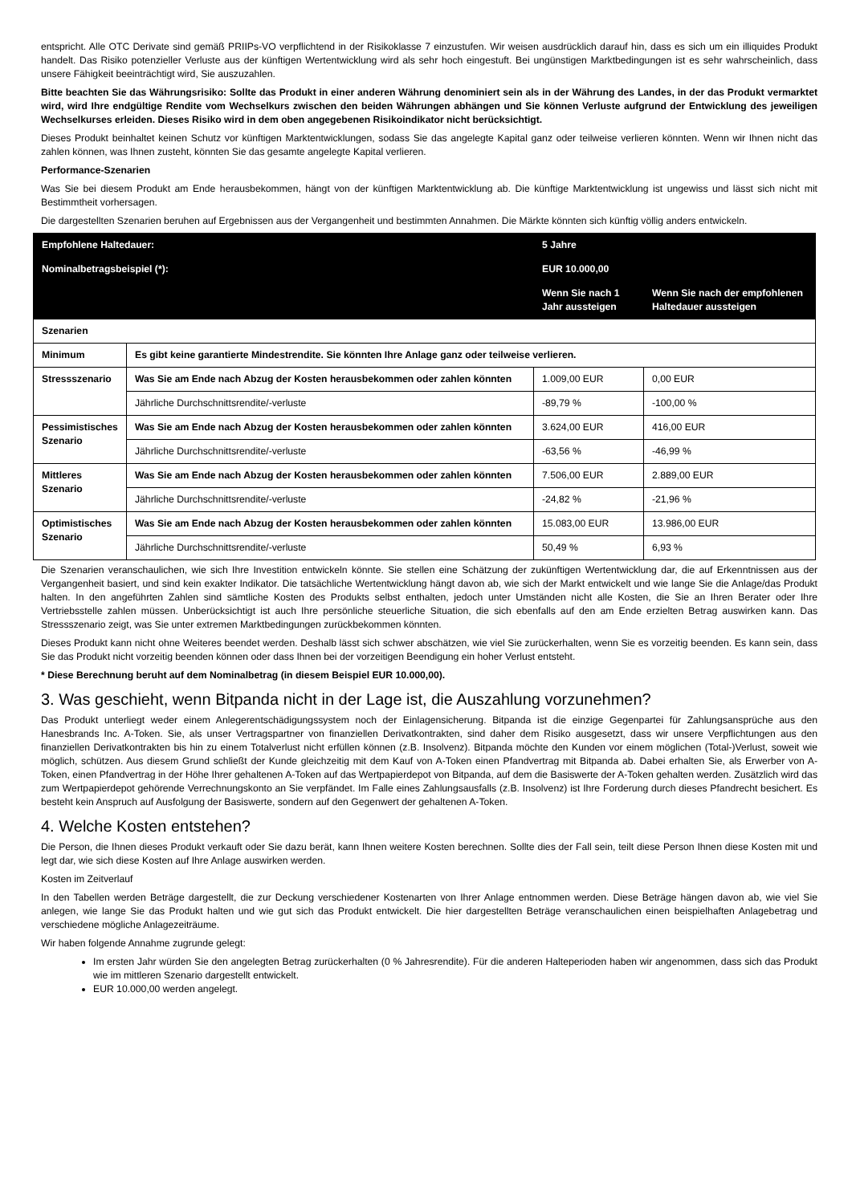entspricht. Alle OTC Derivate sind gemäß PRIIPs-VO verpflichtend in der Risikoklasse 7 einzustufen. Wir weisen ausdrücklich darauf hin, dass es sich um ein illiquides Produkt handelt. Das Risiko potenzieller Verluste aus der künftigen Wertentwicklung wird als sehr hoch eingestuft. Bei ungünstigen Marktbedingungen ist es sehr wahrscheinlich, dass unsere Fähigkeit beeinträchtigt wird, Sie auszuzahlen.
Bitte beachten Sie das Währungsrisiko: Sollte das Produkt in einer anderen Währung denominiert sein als in der Währung des Landes, in der das Produkt vermarktet wird, wird Ihre endgültige Rendite vom Wechselkurs zwischen den beiden Währungen abhängen und Sie können Verluste aufgrund der Entwicklung des jeweiligen Wechselkurses erleiden. Dieses Risiko wird in dem oben angegebenen Risikoindikator nicht berücksichtigt.
Dieses Produkt beinhaltet keinen Schutz vor künftigen Marktentwicklungen, sodass Sie das angelegte Kapital ganz oder teilweise verlieren könnten. Wenn wir Ihnen nicht das zahlen können, was Ihnen zusteht, könnten Sie das gesamte angelegte Kapital verlieren.
Performance-Szenarien
Was Sie bei diesem Produkt am Ende herausbekommen, hängt von der künftigen Marktentwicklung ab. Die künftige Marktentwicklung ist ungewiss und lässt sich nicht mit Bestimmtheit vorhersagen.
Die dargestellten Szenarien beruhen auf Ergebnissen aus der Vergangenheit und bestimmten Annahmen. Die Märkte könnten sich künftig völlig anders entwickeln.
| Empfohlene Haltedauer: | | 5 Jahre | |
| Nominalbetragsbeispiel (*): | | EUR 10.000,00 | |
| | | Wenn Sie nach 1 Jahr aussteigen | Wenn Sie nach der empfohlenen Haltedauer aussteigen |
| Szenarien | | | |
| Minimum | Es gibt keine garantierte Mindestrendite. Sie könnten Ihre Anlage ganz oder teilweise verlieren. | | |
| Stressszenario | Was Sie am Ende nach Abzug der Kosten herausbekommen oder zahlen könnten | 1.009,00 EUR | 0,00 EUR |
| | Jährliche Durchschnittsrendite/-verluste | -89,79 % | -100,00 % |
| Pessimistisches Szenario | Was Sie am Ende nach Abzug der Kosten herausbekommen oder zahlen könnten | 3.624,00 EUR | 416,00 EUR |
| | Jährliche Durchschnittsrendite/-verluste | -63,56 % | -46,99 % |
| Mittleres Szenario | Was Sie am Ende nach Abzug der Kosten herausbekommen oder zahlen könnten | 7.506,00 EUR | 2.889,00 EUR |
| | Jährliche Durchschnittsrendite/-verluste | -24,82 % | -21,96 % |
| Optimistisches Szenario | Was Sie am Ende nach Abzug der Kosten herausbekommen oder zahlen könnten | 15.083,00 EUR | 13.986,00 EUR |
| | Jährliche Durchschnittsrendite/-verluste | 50,49 % | 6,93 % |
Die Szenarien veranschaulichen, wie sich Ihre Investition entwickeln könnte. Sie stellen eine Schätzung der zukünftigen Wertentwicklung dar, die auf Erkenntnissen aus der Vergangenheit basiert, und sind kein exakter Indikator. Die tatsächliche Wertentwicklung hängt davon ab, wie sich der Markt entwickelt und wie lange Sie die Anlage/das Produkt halten. In den angeführten Zahlen sind sämtliche Kosten des Produkts selbst enthalten, jedoch unter Umständen nicht alle Kosten, die Sie an Ihren Berater oder Ihre Vertriebsstelle zahlen müssen. Unberücksichtigt ist auch Ihre persönliche steuerliche Situation, die sich ebenfalls auf den am Ende erzielten Betrag auswirken kann. Das Stressszenario zeigt, was Sie unter extremen Marktbedingungen zurückbekommen könnten.
Dieses Produkt kann nicht ohne Weiteres beendet werden. Deshalb lässt sich schwer abschätzen, wie viel Sie zurückerhalten, wenn Sie es vorzeitig beenden. Es kann sein, dass Sie das Produkt nicht vorzeitig beenden können oder dass Ihnen bei der vorzeitigen Beendigung ein hoher Verlust entsteht.
* Diese Berechnung beruht auf dem Nominalbetrag (in diesem Beispiel EUR 10.000,00).
3. Was geschieht, wenn Bitpanda nicht in der Lage ist, die Auszahlung vorzunehmen?
Das Produkt unterliegt weder einem Anlegerentschädigungssystem noch der Einlagensicherung. Bitpanda ist die einzige Gegenpartei für Zahlungsansprüche aus den Hanesbrands Inc. A-Token. Sie, als unser Vertragspartner von finanziellen Derivatkontrakten, sind daher dem Risiko ausgesetzt, dass wir unsere Verpflichtungen aus den finanziellen Derivatkontrakten bis hin zu einem Totalverlust nicht erfüllen können (z.B. Insolvenz). Bitpanda möchte den Kunden vor einem möglichen (Total-)Verlust, soweit wie möglich, schützen. Aus diesem Grund schließt der Kunde gleichzeitig mit dem Kauf von A-Token einen Pfandvertrag mit Bitpanda ab. Dabei erhalten Sie, als Erwerber von A-Token, einen Pfandvertrag in der Höhe Ihrer gehaltenen A-Token auf das Wertpapierdepot von Bitpanda, auf dem die Basiswerte der A-Token gehalten werden. Zusätzlich wird das zum Wertpapierdepot gehörende Verrechnungskonto an Sie verpfändet. Im Falle eines Zahlungsausfalls (z.B. Insolvenz) ist Ihre Forderung durch dieses Pfandrecht besichert. Es besteht kein Anspruch auf Ausfolgung der Basiswerte, sondern auf den Gegenwert der gehaltenen A-Token.
4. Welche Kosten entstehen?
Die Person, die Ihnen dieses Produkt verkauft oder Sie dazu berät, kann Ihnen weitere Kosten berechnen. Sollte dies der Fall sein, teilt diese Person Ihnen diese Kosten mit und legt dar, wie sich diese Kosten auf Ihre Anlage auswirken werden.
Kosten im Zeitverlauf
In den Tabellen werden Beträge dargestellt, die zur Deckung verschiedener Kostenarten von Ihrer Anlage entnommen werden. Diese Beträge hängen davon ab, wie viel Sie anlegen, wie lange Sie das Produkt halten und wie gut sich das Produkt entwickelt. Die hier dargestellten Beträge veranschaulichen einen beispielhaften Anlagebetrag und verschiedene mögliche Anlagezeiträume.
Wir haben folgende Annahme zugrunde gelegt:
Im ersten Jahr würden Sie den angelegten Betrag zurückerhalten (0 % Jahresrendite). Für die anderen Halteperioden haben wir angenommen, dass sich das Produkt wie im mittleren Szenario dargestellt entwickelt.
EUR 10.000,00 werden angelegt.